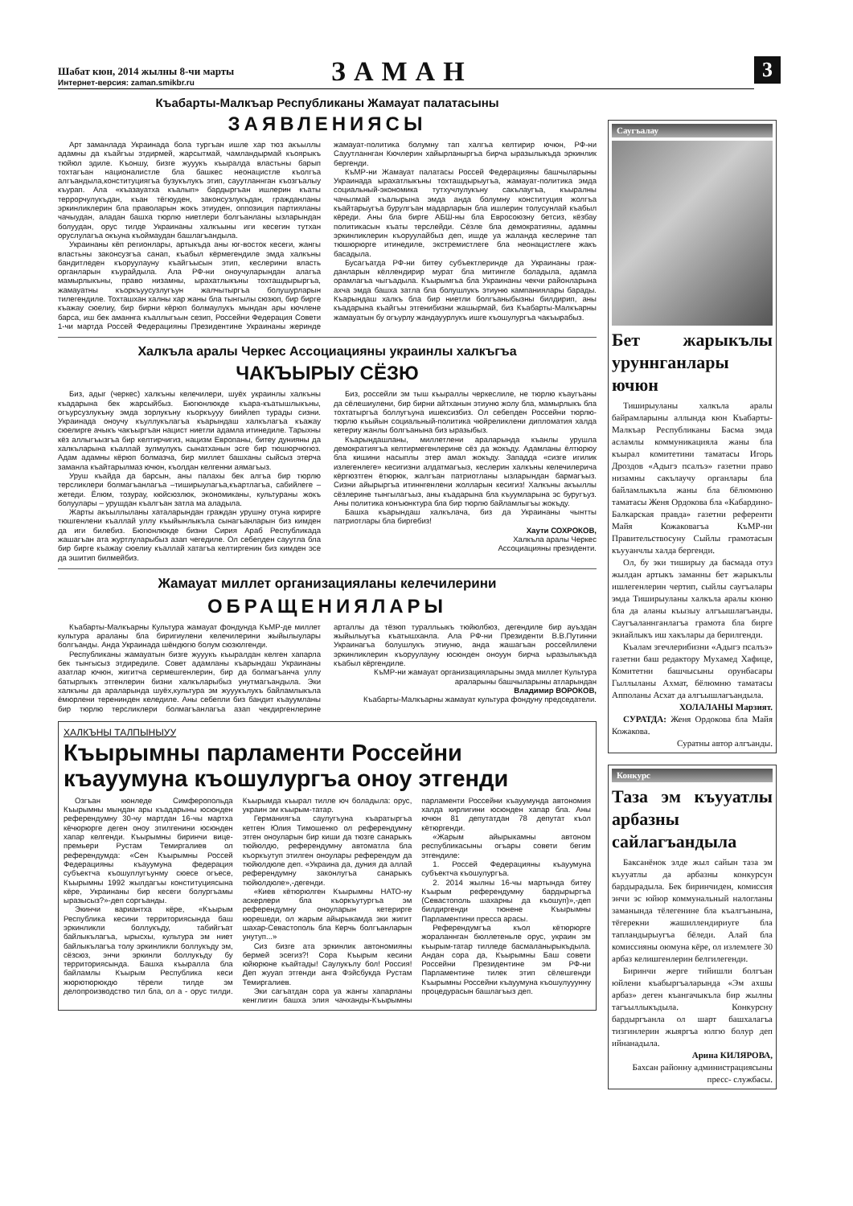Шабат кюн, 2014 жылны 8-чи марты
Интернет-версия: zaman.smikbr.ru
ЗАМАН
3
Къабарты-Малкъар Республиканы Жамауат палатасыны
ЗАЯВЛЕНИЯСЫ
Арт заманлада Украинада бола тургъан ишле хар тюз акъыллы адамны да къайгъы этдирмей, жарсытмай, чамландырмай къоярыкъ тюйюл эдиле. Къоншу, бизге жууукъ къыралда властьны барып тохтагъан националистле бла башкес неонацистле къолгъа алгъандыла,конституциягъа бузукълукъ этип, сауутланнган къозгъалыу къурап. Ала «къазауатха къалып» бардыргъан ишлерин къаты террорчулукъдан, къан тёгюуден, законсузлукъдан, граждан­ланы эркинликлерин бла праволарын жокъ этиуден, оппозиция партияланы чачыудан, аладан башха тюрлю ниетлери болгъанланы ызларындан болуудан, орус тилде Украинаны халкъыны иги кесегин тутхан оруслулагъа окъуна къоймаудан башлагъандыла.
Украинаны кёп регионлары, артыкъда аны юг-восток кесеги, жангы властьны законсузгъа санап, къабыл кёрмегендиле эмда халкъны бандитледен къоруулауну къайгъысын этип, кеслерини власть органларын къурайдыла. Ала РФ-ни оноучуларындан алагъа мамырлыкъны, право низамны, ырахатлыкъны тохташдырыргъа, жамауатны къоркъуусузлугъун жалчытыргъа болушурларын тилегендиле. Тохташхан халны хар жаны бла тынгылы сюзюп, бир биргe къажау сюелиу, бир бирни кёрюп болмаулукъ мындан ары кючлене барса, иш бек аманнга къаллыгъын сезип, Россейни Федерация Совети 1-чи мартда Россей Федерацияны Президентине Украинаны жеринде жамауат-политика болумну тап халгъа келтирир ючюн, РФ-ни Сауутланнган Кючлерин хайырланыргъа бирча ыразылыкъда эркинлик бергенди.
КъМР-ни Жамауат палатасы Россей Федерацияны башчыларыны Украинада ырахатлыкъны тохташдырыугъа, жамауат-политика эмда социальный-экономика тутхучлулукъну сакълаугъа, къыралны чачылмай къалырына эмда анда болумну конституция жолгъа къайтарыугъа бурулгъан мадарларын бла ишлерин толусунлай къабыл кёреди. Аны бла бирге АБШ-ны бла Евросоюзну бетсиз, кёзбау политикасын къаты терслейди. Сёзле бла демократияны, адамны эркинликлерин къоруулайбыз деп, ишде уа жаланда кеслерине тап тюшюрюрге итинедиле, экстремистлеге бла неонацистлеге жакъ басадыла.
Бусагъатда РФ-ни битеу субъектлеринде да Украинаны граж­данларын кёллендирир мурат бла митингле боладыла, адамла орамлагъа чыгъадыла. Къырымгъа бла Украинаны чекчи районларына ахча эмда башха затла бла болушлукъ этиуню кампаниялары барады. Къарындаш халкъ бла бир ниетли болгъаныбызны билдирип, аны къадарына къайгъы этгенибизни жашырмай, биз Къабарты-Малкъарны жамауатын бу огъурлу жандауурлукъ ишге къошулургъа чакъырабыз.
Халкъла аралы Черкес Ассоциацияны украинлы халкъгъа
ЧАКЪЫРЫУ СЁЗЮ
Биз, адыг (черкес) халкъны келечилери, шуёх украинлы халкъны къадарына бек жарсыйбыз. Бюгюнлюкде къара-къатышлыкъны, огъурсузлукъну эмда зорлукъну къоркъууу биийлеп турады сизни. Украинада оноучу къуллукълагъа къарындаш халкълагъа къажау сюелирге ачыкъ чакъыргъан нацист ниетли адамла итинедиле. Тарыхны кёз аллыгъызгъа бир келтирчигиз, нацизм Европаны, битеу дунияны да халкъларына къаллай зулмулукъ сынатханын эсге бир тюшюрчюгюз. Адам адамны кёрюп болмазча, бир миллет башханы сыйсыз этерча заманла къайтарылмаз ючюн, къолдан келгенни аямагъыз.
Уруш къайда да барсын, аны палахы бек алгъа бир тюрлю терсликлери болмагъанлагъа –тиширыулагъа,къартлагъа, сабийлеге – жетеди. Ёлюм, тозурау, кюйсюзлюк, экономиканы, культураны жокъ болуулары – урушдан къалгъан затла ма аладыла.
Жарты акъыллыланы хаталарындан граждан урушну отуна кирирге тюшгенлени къаллай уллу къыйынлыкъла сынагъанларын биз кимден да иги билебиз. Бюгюнлюкде бизни Сирия Араб Республикада жашагъан ата журтлуларыбыз азап чегедиле. Ол себепден сауутла бла бир биргe къажау сюелиу къаллай хатагъа келтиргенин биз кимден эсе да эшитип билмейбиз.
Биз, россейли эм тыш къыраллы черкеслиле, не тюрлю къаугъаны да сёлешиулени, бир бирни айтханын этиуню жолу бла, мамырлыкъ бла тохтатыргъа боллугъуна ишексизбиз. Ол себепден Россейни тюрлю-тюрлю къыйын социальный-политика чюйреликлени дипломатия халда кетериу жанлы болгъанына биз ыразыбыз.
Къарындашланы, миллетлени араларында къанлы урушла демократиягъа келтирмегенлерине сёз да жокъду. Адамланы ёлтюрюу бла кишини насыплы этер амал жокъду. Западда «сизге игилик излегенлеге» кесигизни алдатмагъыз, кеслерин халкъны келечилерича кёргюзтген ётюрюк, жалгъан патриотланы ызларындан бармагъыз. Сизни айырыргъа итиннгенлени жолларын кесигиз! Халкъны акъыллы сёзлерине тынгылагъыз, аны къадарына бла къуумларына эс буругъуз. Аны политика конъюнктура бла бир тюрлю байламлыгъы жокъду.
Башха къарындаш халкълача, биз да Украинаны чынтты патриотлары бла биргебиз!
Хаути СОХРОКОВ,
Халкъла аралы Черкес
Ассоциацияны президенти.
Жамауат миллет организацияланы келечилерини
ОБРАЩЕНИЯЛАРЫ
Къабарты-Малкъарны Культура жамауат фондунда КъМР-де миллет культура араланы бла биригиулени келечилерини жыйылыулары болгъанды. Анда Украинада шёндюгю болум сюзюлгенди.
Республиканы жамауатын бизге жууукъ къыралдан келген хапарла бек тынгысыз этдиредиле. Совет адамланы къарындаш Украинаны азатлар ючюн, жигитча сермешгенлерин, бир да болмагъанча уллу батырлыкъ этгенлерин бизни халкъларыбыз унутмагъандыла. Эки халкъны да араларында шуёх,культура эм жууукълукъ байламлыкъла ёмюрлени теренинден келедиле. Аны себепли биз бандит къауумланы бир тюрлю терсликлери болмагъанлагъа азап чекдиргенлерине арталлы да тёзюп туралльыкъ тюйюлбюз, дегендиле бир ауъздан жыйылыугъа къатышханла. Ала РФ-ни Президенти В.В.Путинни Украинагъа болушлукъ этиуню, анда жашагъан россейлилени эркинликлерин къоруулауну юсюнден оноуун бирча ыразылыкъда къабыл кёргендиле.
КъМР-ни жамауат организацияларыны эмда миллет Культура араларыны башчыларыны атларындан
Владимир ВОРОКОВ,
Къабарты-Малкъарны жамауат культура фондуну председатели.
ХАЛКЪНЫ ТАЛПЫНЫУУ
Къырымны парламенти Россейни къауумуна къошулургъа оноу этгенди
Озгъан кюнледе Симферопольда Къырымны мындан ары къадарыны юсюнден референдумну 30-чу мартдан 16-чы мартха кёчюрюрге деген оноу этилгенини юсюнден хапар келгенди. Къырымны биринчи вице-премьери Рустам Темиргалиев ол референдумда: «Сен Къырымны Россей Федерацияны къауумуна федерация субъектча къошуллугъунму сюесе огъесе, Къырымны 1992 жылдагъы конституциясына кёре, Украинаны бир кесеги болургъамы ыразысыз?»-деп соргъанды.
Экинчи вариантха кёре, «Къырым Республика кесини территориясында баш эркинликли боллукъду, табийгъат байлыкълагъа, ырысхы, культура эм ниет байлыкълагъа толу эркинликли боллукъду эм, сёзсюз, энчи эркинли боллукъду бу территориясында. Башха къыралла бла байламлы Къырым Республика кеси жюрютюрюкдю тёрели тилде эм делопроизводство тил бла, ол а - орус тилди. Къырымда къырал тилле юч боладыла: орус, украин эм къырым-татар.
Германиягъа саулугъуна къаратыргъа кетген Юлия Тимошенко ол референдумну этген оноуларын бир киши да тюзге санарыкъ тюйюлдю, референдумну автоматла бла къоркъутуп этилген оноулары референдум да тюйюлдюле деп. «Украина да, дуния да аллай референдумну законлугъа санарыкъ тюйюлдюле»,-дегенди.
«Киев кётюрюлген Къырымны НАТО-ну аскерлери бла къоркъутургъа эм референдумну оноуларын кетерирге кюрешеди, ол жарым айырыкамда эки жигит шахар-Севастополь бла Керчь болгъанларын унутуп...»
Сиз бизге ата эркинлик автономияны бермей эсегиз?! Сора Къырым кесини юйюрюне къайтады! Саулукълу бол! Россия! Деп жууап этгенди анга Фэйсбукда Рустам Темиргалиев.
Эки сагъатдан сора уа жангы хапарланы кенглигин башха элия чачханды-Къырымны парламенти Россейни къауумунда автономия халда кирлигини юсюнден хапар бла. Аны ючюн 81 депутатдан 78 депутат къол кётюргенди.
«Жарым айырыкамны автоном республикасыны огъары совети бегим этгендиле:
1. Россей Федерацияны къауумуна субъектча къошулургъа.
2. 2014 жылны 16-чы мартында битеу Къырым референдумну бардырыргъа (Севастополь шахарны да къошуп)»,-деп билдиргенди тюнене Къырымны Парламентини пресса арасы.
Референдумгъа къол кётюрюрге жораланнган бюллетеньле орус, украин эм къырым-татар тилледе басмаланырыкъдыла. Андан сора да, Къырымны Баш совети Россейни Президентине эм РФ-ни Парламентине тилек этип сёлешгенди Къырымны Россейни къауумуна къошулууунну процедурасын башлагъыз деп.
Саугъалау
Бет жарыкълы уруннганлары ючюн
Тиширыуланы халкъла аралы байрамларыны аллында кюн Къабарты-Малкъар Республиканы Басма эмда асламлы коммуникацияла жаны бла къырал комитетини таматасы Игорь Дроздов «Адыгэ псалъэ» газетни право низамны сакълаучу органлары бла байламлыкъла жаны бла бёлюмюню таматасы Женя Ордокова бла «Кабардино-Балкарская правда» газетни референти Майя Кожаковагъа КъМР-ни Правительствосуну Сыйлы грамотасын къууанчлы халда бергенди.
Ол, бу эки тиширыу да басмада отуз жылдан артыкъ заманны бет жарыкълы ишлегенлерин чертип, сыйлы саугъалары эмда Тиширыуланы халкъла аралы кюню бла да аланы къызыу алгъышлагъанды. Саугъаланнганлагъа грамота бла бирге экиайлыкъ иш хакълары да берилгенди.
Къалам эгечлерибизни «Адыгэ псалъэ» газетни баш редактору Мухамед Хафице, Комитетни башчысыны орунбасары Гыллыланы Ахмат, бёлюмню таматасы Апполаны Асхат да алгъышлагъандыла.
ХОЛАЛАНЫ Марзият.
СУРАТДА: Женя Ордокова бла Майя Кожакова.
Суратны автор алгъанды.
Конкурс
Таза эм къууатлы арбазны сайлагъандыла
Баксанёнок элде жыл сайын таза эм къууатлы да арбазны конкурсун бардырадыла. Бек биринчиден, комиссия энчи эс юйюр коммунальный налогланы заманында тёлегенине бла къалгъанына, тёгерекни жашиллендириуге бла тапландырыугъа бёледи. Алай бла комиссияны оюмуна кёре, ол излемлеге 30 арбаз келишгенлерин белгилегенди.
Биринчи жерге тийишли болгъан юйлени къабыргъаларында «Эм ахшы арбаз» деген къангачыкъла бир жылны тагъыллыкъдыла. Конкурсну бардыргъанла ол шарт башхалагъа тизгинлерин жыяргъа юлгю болур деп ийнанадыла.
Арина КИЛЯРОВА,
Бахсан районну администрациясыны пресс- службасы.